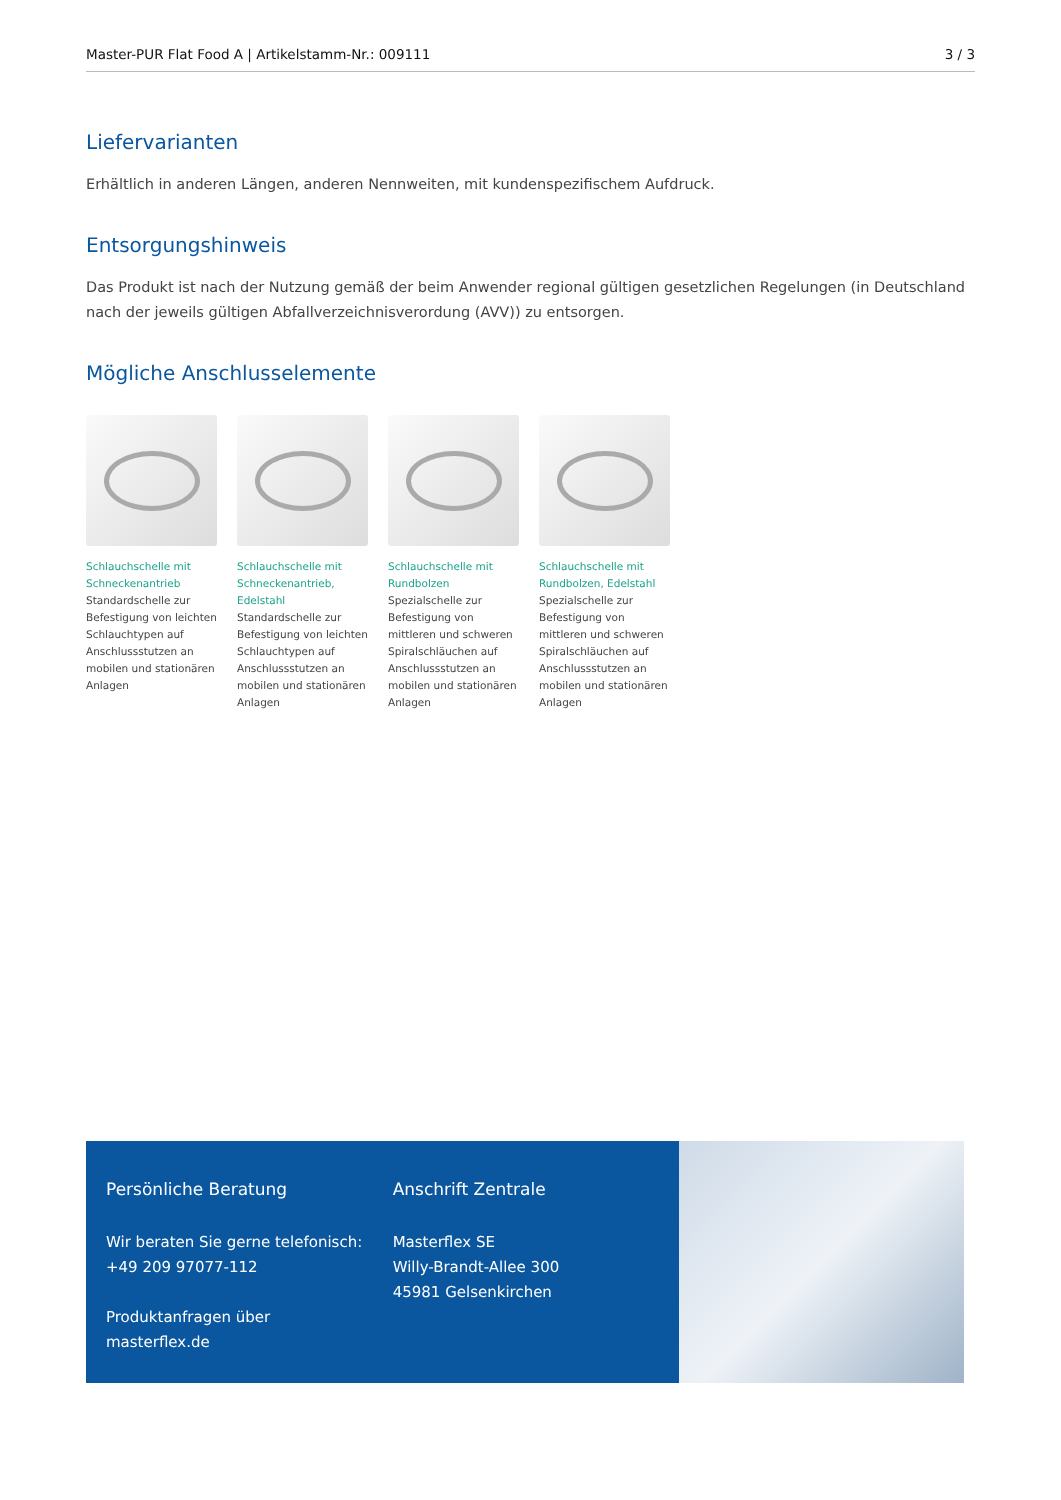Master-PUR Flat Food A | Artikelstamm-Nr.: 009111 3 / 3
Liefervarianten
Erhältlich in anderen Längen, anderen Nennweiten, mit kundenspezifischem Aufdruck.
Entsorgungshinweis
Das Produkt ist nach der Nutzung gemäß der beim Anwender regional gültigen gesetzlichen Regelungen (in Deutschland nach der jeweils gültigen Abfallverzeichnisverordung (AVV)) zu entsorgen.
Mögliche Anschlusselemente
Schlauchschelle mit Schneckenantrieb
Standardschelle zur Befestigung von leichten Schlauchtypen auf Anschlussstutzen an mobilen und stationären Anlagen
Schlauchschelle mit Schneckenantrieb, Edelstahl
Standardschelle zur Befestigung von leichten Schlauchtypen auf Anschlussstutzen an mobilen und stationären Anlagen
Schlauchschelle mit Rundbolzen
Spezialschelle zur Befestigung von mittleren und schweren Spiralschläuchen auf Anschlussstutzen an mobilen und stationären Anlagen
Schlauchschelle mit Rundbolzen, Edelstahl
Spezialschelle zur Befestigung von mittleren und schweren Spiralschläuchen auf Anschlussstutzen an mobilen und stationären Anlagen
Persönliche Beratung
Wir beraten Sie gerne telefonisch:
+49 209 97077-112
Produktanfragen über masterflex.de
Anschrift Zentrale
Masterflex SE
Willy-Brandt-Allee 300
45981 Gelsenkirchen